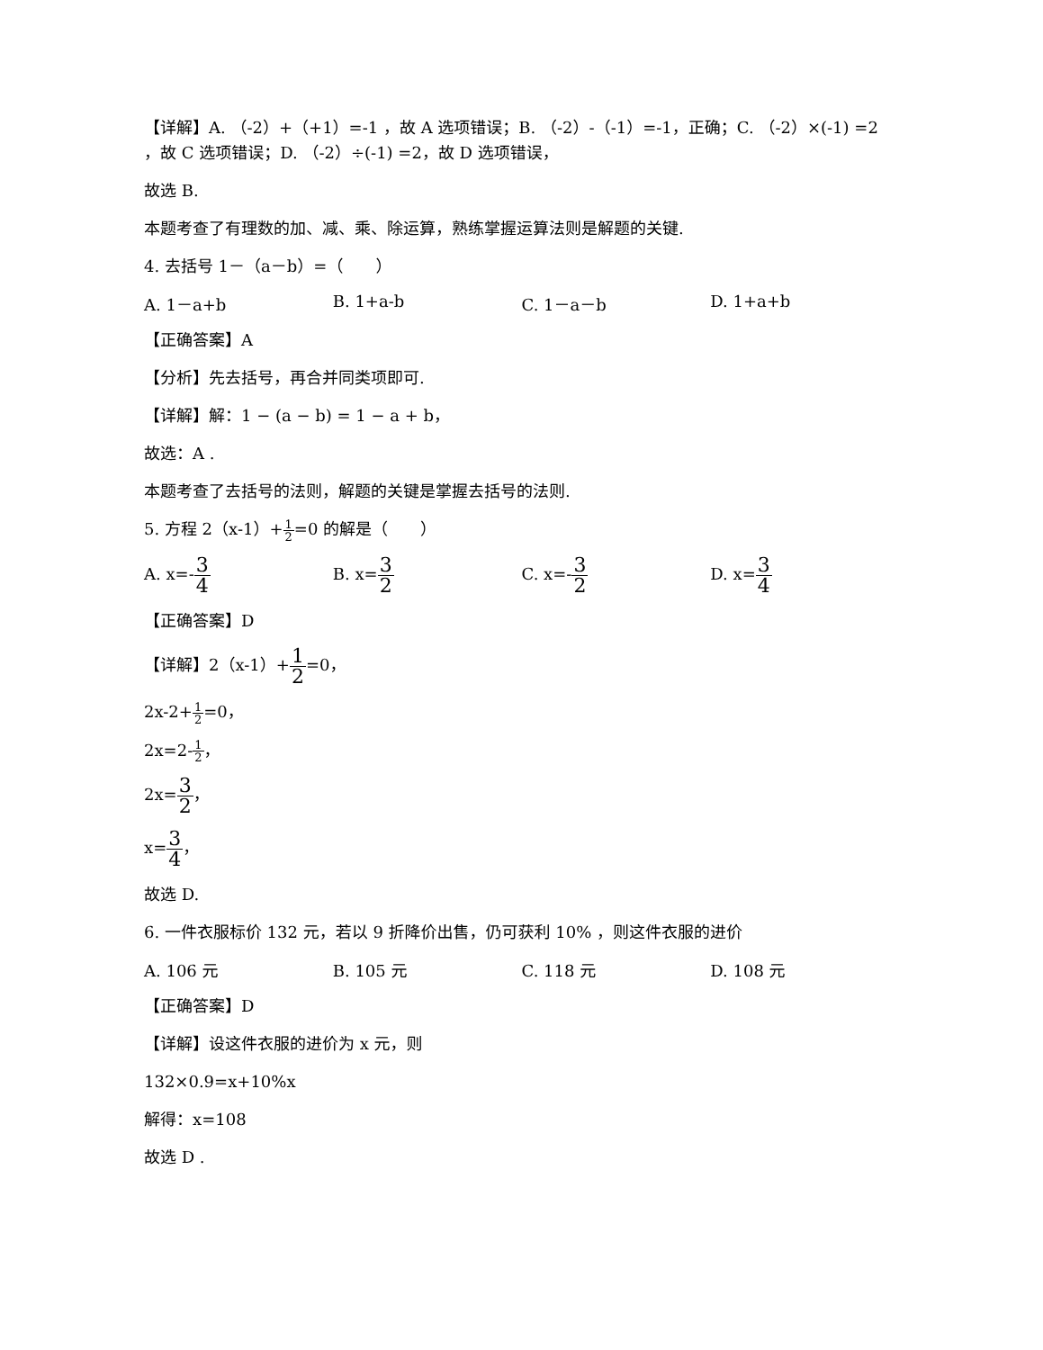【详解】A. （-2）+（+1）=-1 ，故 A 选项错误；B. （-2）-（-1）=-1，正确；C. （-2）×(-1) =2 ，故 C 选项错误；D. （-2）÷(-1) =2，故 D 选项错误，
故选 B.
本题考查了有理数的加、减、乘、除运算，熟练掌握运算法则是解题的关键.
4. 去括号 1－（a－b）=（　　）
A. 1－a+b B. 1+a-b C. 1－a－b D. 1+a+b
【正确答案】A
【分析】先去括号，再合并同类项即可.
【详解】解：1 − (a − b) = 1 − a + b，
故选：A .
本题考查了去括号的法则，解题的关键是掌握去括号的法则.
5. 方程 2（x-1）+1 2=0 的解是（　　）
A. x=-3 4
B. x=3 2
C. x=-3 2
D. x=3 4
【正确答案】D
【详解】2（x-1）+1 2=0，
2x-2+1 2=0，
2x=2-1 2，
2x=3 2，
x=3 4，
故选 D.
6. 一件衣服标价 132 元，若以 9 折降价出售，仍可获利 10% ，则这件衣服的进价
A. 106 元 B. 105 元 C. 118 元 D. 108 元
【正确答案】D
【详解】设这件衣服的进价为 x 元，则
132×0.9=x+10%x
解得：x=108
故选 D .